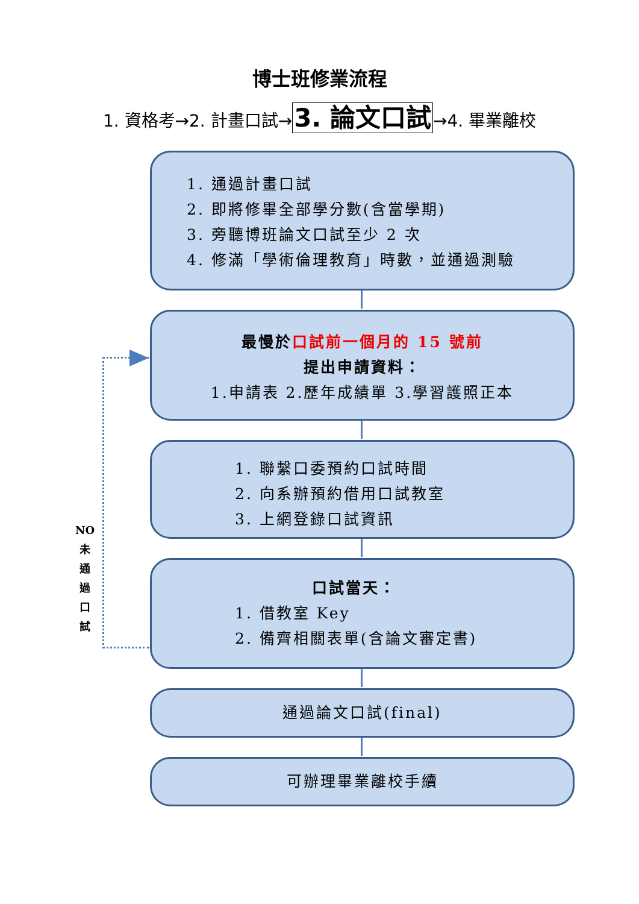博士班修業流程
1. 資格考→2. 計畫口試→3. 論文口試→4. 畢業離校
1. 通過計畫口試
2. 即將修畢全部學分數(含當學期)
3. 旁聽博班論文口試至少 2 次
4. 修滿「學術倫理教育」時數，並通過測驗
最慢於口試前一個月的 15 號前
提出申請資料：
1.申請表 2.歷年成績單 3.學習護照正本
1. 聯繫口委預約口試時間
2. 向系辦預約借用口試教室
3. 上網登錄口試資訊
口試當天：
1. 借教室 Key
2. 備齊相關表單(含論文審定書)
通過論文口試(final)
可辦理畢業離校手續
NO
未
通
過
口
試